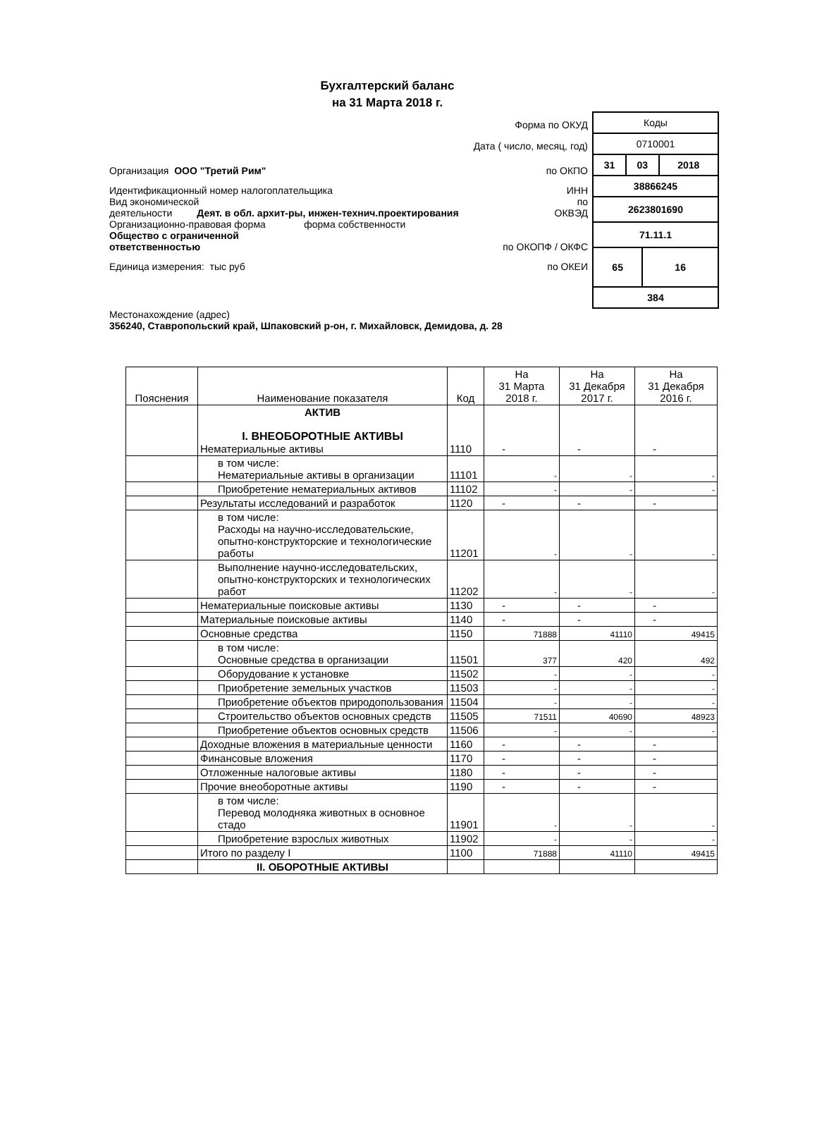Бухгалтерский баланс
на 31 Марта 2018 г.
Форма по ОКУД
Дата ( число, месяц, год)
Организация ООО "Третий Рим"
по ОКПО
Идентификационный номер налогоплательщика
ИНН
Вид экономической
деятельности Деят. в обл. архит-ры, инжен-технич.проектирования
по
ОКВЭД
Организационно-правовая форма форма собственности
Общество с ограниченной
ответственностью
по ОКОПФ / ОКФС
Единица измерения: тыс руб
по ОКЕИ
| Коды | | | |
| 0710001 | | | |
| 31 | 03 | | 2018 |
| 38866245 | | | |
| 2623801690 | | | |
| 71.11.1 | | | |
| 65 | | 16 | |
| 384 | | | |
Местонахождение (адрес)
356240, Ставропольский край, Шпаковский р-он, г. Михайловск, Демидова, д. 28
| Пояснения | Наименование показателя | Код | На 31 Марта 2018 г. | На 31 Декабря 2017 г. | На 31 Декабря 2016 г. |
| --- | --- | --- | --- | --- | --- |
| | АКТИВ I. ВНЕОБОРОТНЫЕ АКТИВЫ Нематериальные активы | 1110 | - | - | - |
| | в том числе: Нематериальные активы в организации | 11101 | - | - | - |
| | Приобретение нематериальных активов | 11102 | - | - | - |
| | Результаты исследований и разработок | 1120 | - | - | - |
| | в том числе: Расходы на научно-исследовательские, опытно-конструкторские и технологические работы | 11201 | - | - | - |
| | Выполнение научно-исследовательских, опытно-конструкторских и технологических работ | 11202 | - | - | - |
| | Нематериальные поисковые активы | 1130 | - | - | - |
| | Материальные поисковые активы | 1140 | - | - | - |
| | Основные средства | 1150 | 71888 | 41110 | 49415 |
| | в том числе: Основные средства в организации | 11501 | 377 | 420 | 492 |
| | Оборудование к установке | 11502 | - | - | - |
| | Приобретение земельных участков | 11503 | - | - | - |
| | Приобретение объектов природопользования | 11504 | - | - | - |
| | Строительство объектов основных средств | 11505 | 71511 | 40690 | 48923 |
| | Приобретение объектов основных средств | 11506 | - | - | - |
| | Доходные вложения в материальные ценности | 1160 | - | - | - |
| | Финансовые вложения | 1170 | - | - | - |
| | Отложенные налоговые активы | 1180 | - | - | - |
| | Прочие внеоборотные активы | 1190 | - | - | - |
| | в том числе: Перевод молодняка животных в основное стадо | 11901 | - | - | - |
| | Приобретение взрослых животных | 11902 | - | - | - |
| | Итого по разделу I | 1100 | 71888 | 41110 | 49415 |
| | II. ОБОРОТНЫЕ АКТИВЫ | | | | |